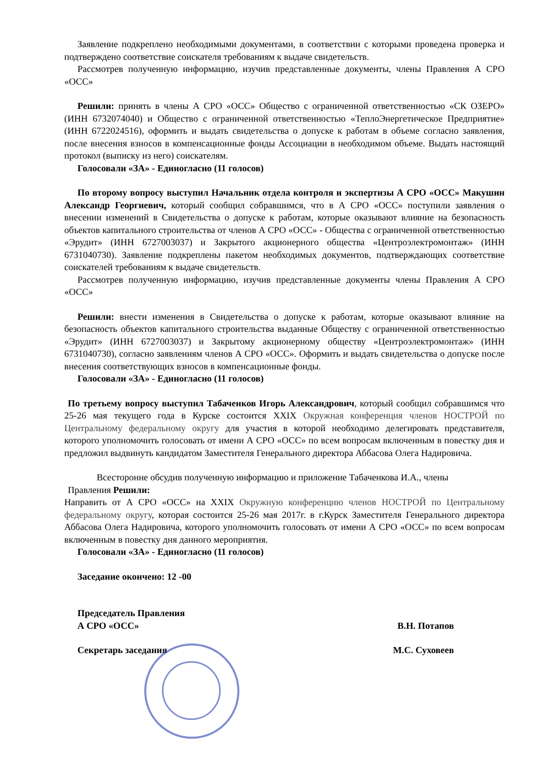Заявление подкреплено необходимыми документами, в соответствии с которыми проведена проверка и подтверждено соответствие соискателя требованиям к выдаче свидетельств.
Рассмотрев полученную информацию, изучив представленные документы, члены Правления А СРО «ОСС»
Решили: принять в члены А СРО «ОСС» Общество с ограниченной ответственностью «СК ОЗЕРО» (ИНН 6732074040) и Общество с ограниченной ответственностью «ТеплоЭнергетическое Предприятие» (ИНН 6722024516), оформить и выдать свидетельства о допуске к работам в объеме согласно заявления, после внесения взносов в компенсационные фонды Ассоциации в необходимом объеме. Выдать настоящий протокол (выписку из него) соискателям.
Голосовали «ЗА» - Единогласно (11 голосов)
По второму вопросу выступил Начальник отдела контроля и экспертизы А СРО «ОСС» Макушин Александр Георгиевич, который сообщил собравшимся, что в А СРО «ОСС» поступили заявления о внесении изменений в Свидетельства о допуске к работам, которые оказывают влияние на безопасность объектов капитального строительства от членов А СРО «ОСС» - Общества с ограниченной ответственностью «Эрудит» (ИНН 6727003037) и Закрытого акционерного общества «Центроэлектромонтаж» (ИНН 6731040730). Заявление подкреплены пакетом необходимых документов, подтверждающих соответствие соискателей требованиям к выдаче свидетельств.
Рассмотрев полученную информацию, изучив представленные документы члены Правления А СРО «ОСС»
Решили: внести изменения в Свидетельства о допуске к работам, которые оказывают влияние на безопасность объектов капитального строительства выданные Обществу с ограниченной ответственностью «Эрудит» (ИНН 6727003037) и Закрытому акционерному обществу «Центроэлектромонтаж» (ИНН 6731040730), согласно заявлениям членов А СРО «ОСС». Оформить и выдать свидетельства о допуске после внесения соответствующих взносов в компенсационные фонды.
Голосовали «ЗА» - Единогласно (11 голосов)
По третьему вопросу выступил Табаченков Игорь Александрович, который сообщил собравшимся что 25-26 мая текущего года в Курске состоится XXIX Окружная конференция членов НОСТРОЙ по Центральному федеральному округу для участия в которой необходимо делегировать представителя, которого уполномочить голосовать от имени А СРО «ОСС» по всем вопросам включенным в повестку дня и предложил выдвинуть кандидатом Заместителя Генерального директора Аббасова Олега Надировича.
Всесторонне обсудив полученную информацию и приложение Табаченкова И.А., члены
Правления Решили:
Направить от А СРО «ОСС» на XXIX Окружную конференцию членов НОСТРОЙ по Центральному федеральному округу, которая состоится 25-26 мая 2017г. в г.Курск Заместителя Генерального директора Аббасова Олега Надировича, которого уполномочить голосовать от имени А СРО «ОСС» по всем вопросам включенным в повестку дня данного мероприятия.
Голосовали «ЗА» - Единогласно (11 голосов)
Заседание окончено: 12 -00
Председатель Правления
А СРО «ОСС» В.Н. Потапов
Секретарь заседания М.С. Суховеев